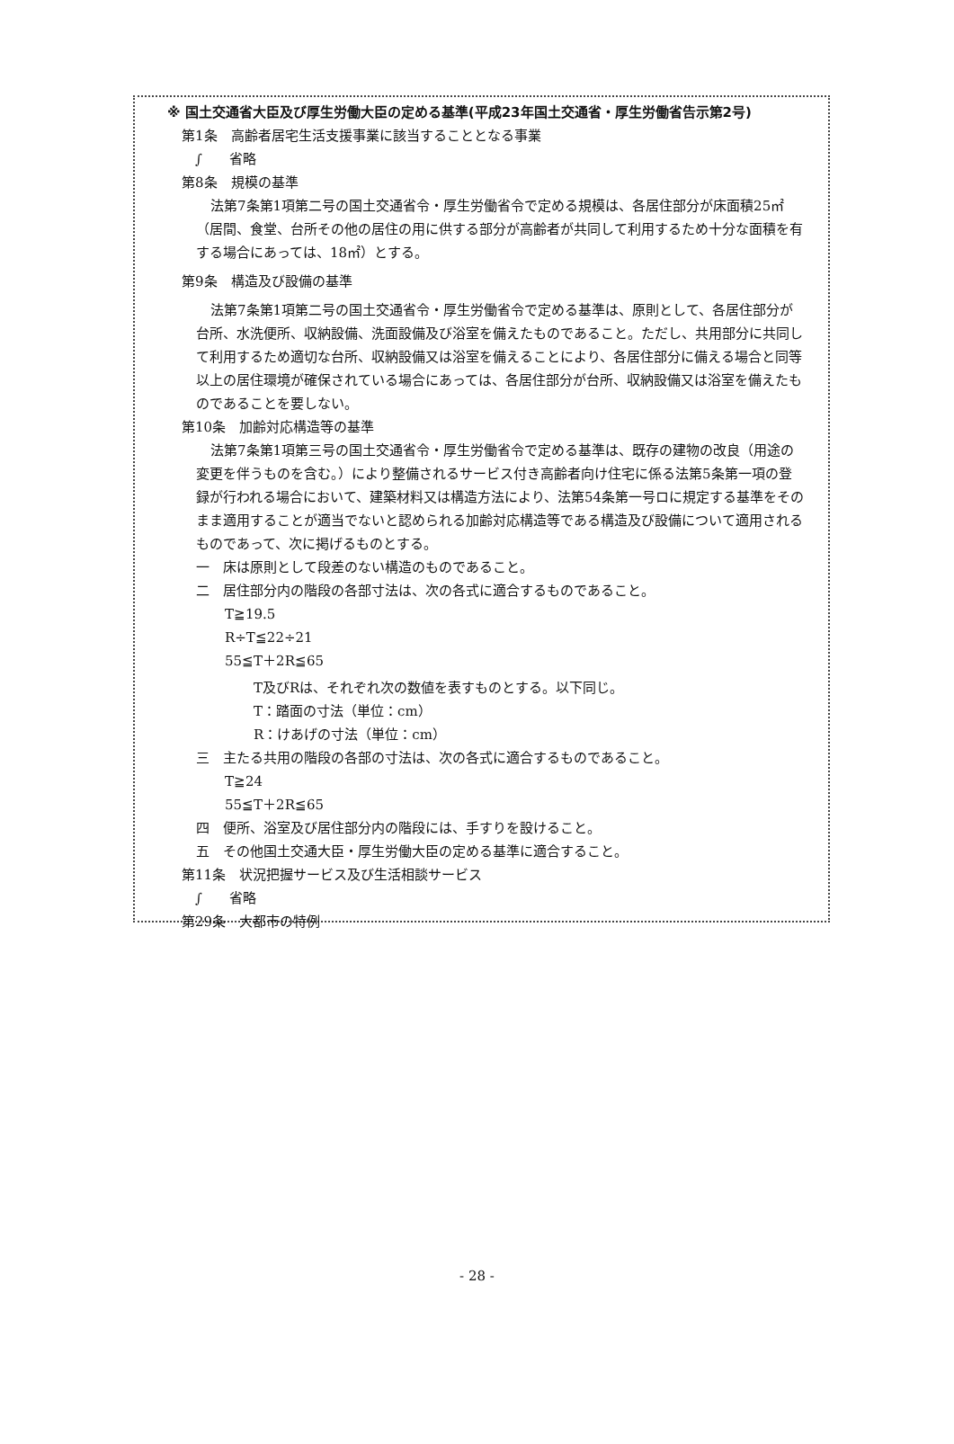※ 国土交通省大臣及び厚生労働大臣の定める基準(平成23年国土交通省・厚生労働省告示第2号)
第1条　高齢者居宅生活支援事業に該当することとなる事業
　∫　　省略
第8条　規模の基準
法第7条第1項第二号の国土交通省令・厚生労働省令で定める規模は、各居住部分が床面積25㎡（居間、食堂、台所その他の居住の用に供する部分が高齢者が共同して利用するため十分な面積を有する場合にあっては、18㎡）とする。
第9条　構造及び設備の基準
法第7条第1項第二号の国土交通省令・厚生労働省令で定める基準は、原則として、各居住部分が台所、水洗便所、収納設備、洗面設備及び浴室を備えたものであること。ただし、共用部分に共同して利用するため適切な台所、収納設備又は浴室を備えることにより、各居住部分に備える場合と同等以上の居住環境が確保されている場合にあっては、各居住部分が台所、収納設備又は浴室を備えたものであることを要しない。
第10条　加齢対応構造等の基準
法第7条第1項第三号の国土交通省令・厚生労働省令で定める基準は、既存の建物の改良（用途の変更を伴うものを含む。）により整備されるサービス付き高齢者向け住宅に係る法第5条第一項の登録が行われる場合において、建築材料又は構造方法により、法第54条第一号ロに規定する基準をそのまま適用することが適当でないと認められる加齢対応構造等である構造及び設備について適用されるものであって、次に掲げるものとする。
一　床は原則として段差のない構造のものであること。
二　居住部分内の階段の各部寸法は、次の各式に適合するものであること。
T≧19.5
R÷T≦22÷21
55≦T＋2R≦65
T及びRは、それぞれ次の数値を表すものとする。以下同じ。
T：踏面の寸法（単位：cm）
R：けあげの寸法（単位：cm）
三　主たる共用の階段の各部の寸法は、次の各式に適合するものであること。
T≧24
55≦T＋2R≦65
四　便所、浴室及び居住部分内の階段には、手すりを設けること。
五　その他国土交通大臣・厚生労働大臣の定める基準に適合すること。
第11条　状況把握サービス及び生活相談サービス
　∫　　省略
第29条　大都市の特例
- 28 -